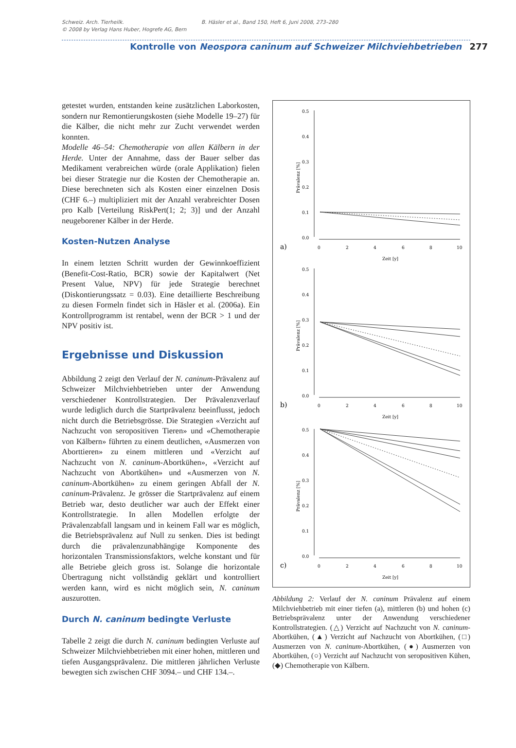Schweiz. Arch. Tierheilk.
© 2008 by Verlag Hans Huber, Hogrefe AG, Bern
B. Häsler et al., Band 150, Heft 6, Juni 2008, 273–280
Kontrolle von Neospora caninum auf Schweizer Milchviehbetrieben 277
getestet wurden, entstanden keine zusätzlichen Laborkosten, sondern nur Remontierungskosten (siehe Modelle 19–27) für die Kälber, die nicht mehr zur Zucht verwendet werden konnten.
Modelle 46–54: Chemotherapie von allen Kälbern in der Herde. Unter der Annahme, dass der Bauer selber das Medikament verabreichen würde (orale Applikation) fielen bei dieser Strategie nur die Kosten der Chemotherapie an. Diese berechneten sich als Kosten einer einzelnen Dosis (CHF 6.–) multipliziert mit der Anzahl verabreichter Dosen pro Kalb [Verteilung RiskPert(1; 2; 3)] und der Anzahl neugeborener Kälber in der Herde.
Kosten-Nutzen Analyse
In einem letzten Schritt wurden der Gewinnkoeffizient (Benefit-Cost-Ratio, BCR) sowie der Kapitalwert (Net Present Value, NPV) für jede Strategie berechnet (Diskontierungssatz = 0.03). Eine detaillierte Beschreibung zu diesen Formeln findet sich in Häsler et al. (2006a). Ein Kontrollprogramm ist rentabel, wenn der BCR > 1 und der NPV positiv ist.
Ergebnisse und Diskussion
Abbildung 2 zeigt den Verlauf der N. caninum-Prävalenz auf Schweizer Milchviehbetrieben unter der Anwendung verschiedener Kontrollstrategien. Der Prävalenzverlauf wurde lediglich durch die Startprävalenz beeinflusst, jedoch nicht durch die Betriebsgrösse. Die Strategien «Verzicht auf Nachzucht von seropositiven Tieren» und «Chemotherapie von Kälbern» führten zu einem deutlichen, «Ausmerzen von Aborttieren» zu einem mittleren und «Verzicht auf Nachzucht von N. caninum-Abortkühen», «Verzicht auf Nachzucht von Abortkühen» und «Ausmerzen von N. caninum-Abortkühen» zu einem geringen Abfall der N. caninum-Prävalenz. Je grösser die Startprävalenz auf einem Betrieb war, desto deutlicher war auch der Effekt einer Kontrollstrategie. In allen Modellen erfolgte der Prävalenzabfall langsam und in keinem Fall war es möglich, die Betriebsprävalenz auf Null zu senken. Dies ist bedingt durch die prävalenzunabhängige Komponente des horizontalen Transmissionsfaktors, welche konstant und für alle Betriebe gleich gross ist. Solange die horizontale Übertragung nicht vollständig geklärt und kontrolliert werden kann, wird es nicht möglich sein, N. caninum auszurotten.
Durch N. caninum bedingte Verluste
Tabelle 2 zeigt die durch N. caninum bedingten Verluste auf Schweizer Milchviehbetrieben mit einer hohen, mittleren und tiefen Ausgangsprävalenz. Die mittleren jährlichen Verluste bewegten sich zwischen CHF 3094.– und CHF 134.–.
0.5
0.4
0.3
0.2
0.1
0.0
a)
0
2
4
6
8
10
Zeit [y]
Prävalenz [%]
0.5
0.4
0.3
0.2
0.1
0.0
b)
0
2
4
6
8
10
Zeit [y]
Prävalenz [%]
0.5
0.4
0.3
0.2
0.1
0.0
c)
0
2
4
6
8
10
Zeit [y]
Prävalenz [%]
Abbildung 2: Verlauf der N. caninum Prävalenz auf einem Milchviehbetrieb mit einer tiefen (a), mittleren (b) und hohen (c) Betriebsprävalenz unter der Anwendung verschiedener Kontrollstrategien. (△) Verzicht auf Nachzucht von N. caninum-Abortkühen, (▲) Verzicht auf Nachzucht von Abortkühen, (□) Ausmerzen von N. caninum-Abortkühen, (●) Ausmerzen von Abortkühen, (○) Verzicht auf Nachzucht von seropositiven Kühen, (◆) Chemotherapie von Kälbern.